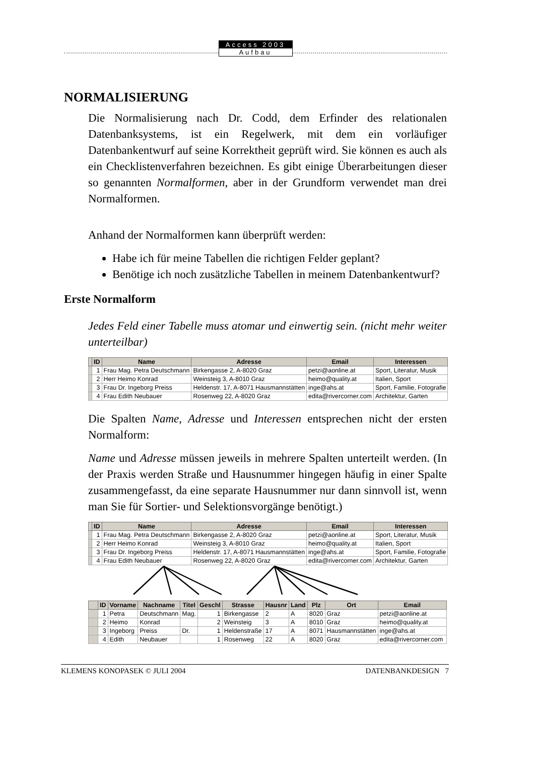Access 2003
Aufbau
NORMALISIERUNG
Die Normalisierung nach Dr. Codd, dem Erfinder des relationalen Datenbanksystems, ist ein Regelwerk, mit dem ein vorläufiger Datenbankentwurf auf seine Korrektheit geprüft wird. Sie können es auch als ein Checklistenverfahren bezeichnen. Es gibt einige Überarbeitungen dieser so genannten Normalformen, aber in der Grundform verwendet man drei Normalformen.
Anhand der Normalformen kann überprüft werden:
Habe ich für meine Tabellen die richtigen Felder geplant?
Benötige ich noch zusätzliche Tabellen in meinem Datenbankentwurf?
Erste Normalform
Jedes Feld einer Tabelle muss atomar und einwertig sein. (nicht mehr weiter unterteilbar)
| | ID | Name | Adresse | Email | Interessen |
| --- | --- | --- | --- | --- | --- |
| | 1 | Frau Mag. Petra Deutschmann | Birkengasse 2, A-8020 Graz | petzi@aonline.at | Sport, Literatur, Musik |
| | 2 | Herr Heimo Konrad | Weinsteig 3, A-8010 Graz | heimo@quality.at | Italien, Sport |
| | 3 | Frau Dr. Ingeborg Preiss | Heldenstr. 17, A-8071 Hausmannstätten | inge@ahs.at | Sport, Familie, Fotografie |
| | 4 | Frau Edith Neubauer | Rosenweg 22, A-8020 Graz | edita@rivercorner.com | Architektur, Garten |
Die Spalten Name, Adresse und Interessen entsprechen nicht der ersten Normalform:
Name und Adresse müssen jeweils in mehrere Spalten unterteilt werden. (In der Praxis werden Straße und Hausnummer hingegen häufig in einer Spalte zusammengefasst, da eine separate Hausnummer nur dann sinnvoll ist, wenn man Sie für Sortier- und Selektionsvorgänge benötigt.)
| | ID | Name | Adresse | Email | Interessen |
| --- | --- | --- | --- | --- | --- |
| | 1 | Frau Mag. Petra Deutschmann | Birkengasse 2, A-8020 Graz | petzi@aonline.at | Sport, Literatur, Musik |
| | 2 | Herr Heimo Konrad | Weinsteig 3, A-8010 Graz | heimo@quality.at | Italien, Sport |
| | 3 | Frau Dr. Ingeborg Preiss | Heldenstr. 17, A-8071 Hausmannstätten | inge@ahs.at | Sport, Familie, Fotografie |
| | 4 | Frau Edith Neubauer | Rosenweg 22, A-8020 Graz | edita@rivercorner.com | Architektur, Garten |
| | ID | Vorname | Nachname | Titel | Geschl | Strasse | Hausnr | Land | Plz | Ort | Email |
| --- | --- | --- | --- | --- | --- | --- | --- | --- | --- | --- | --- |
| | 1 | Petra | Deutschmann | Mag. | 1 | Birkengasse | 2 | A | 8020 | Graz | petzi@aonline.at |
| | 2 | Heimo | Konrad | | 2 | Weinsteig | 3 | A | 8010 | Graz | heimo@quality.at |
| | 3 | Ingeborg | Preiss | Dr. | 1 | Heldenstraße | 17 | A | 8071 | Hausmannstätten | inge@ahs.at |
| | 4 | Edith | Neubauer | | 1 | Rosenweg | 22 | A | 8020 | Graz | edita@rivercorner.com |
KLEMENS KONOPASEK © JULI 2004 DATENBANKDESIGN 7